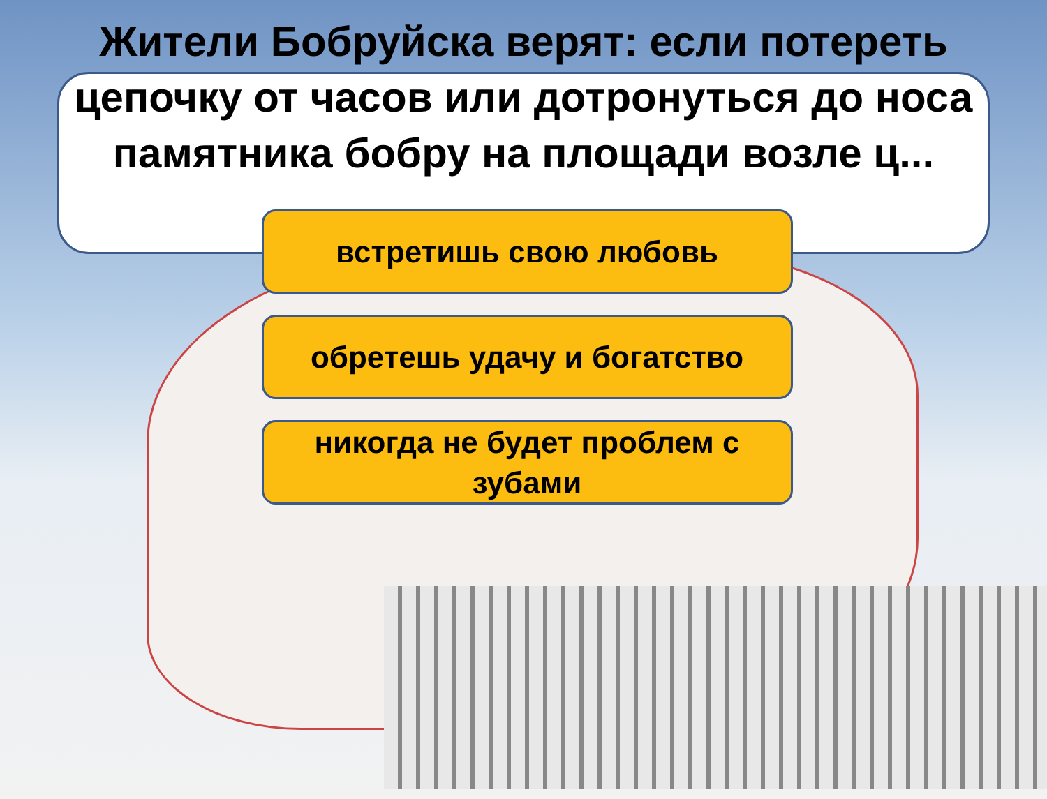Жители Бобруйска верят: если потереть цепочку от часов или дотронуться до носа памятника бобру на площади возле ц...
встретишь свою любовь
обретешь удачу и богатство
никогда не будет проблем с зубами